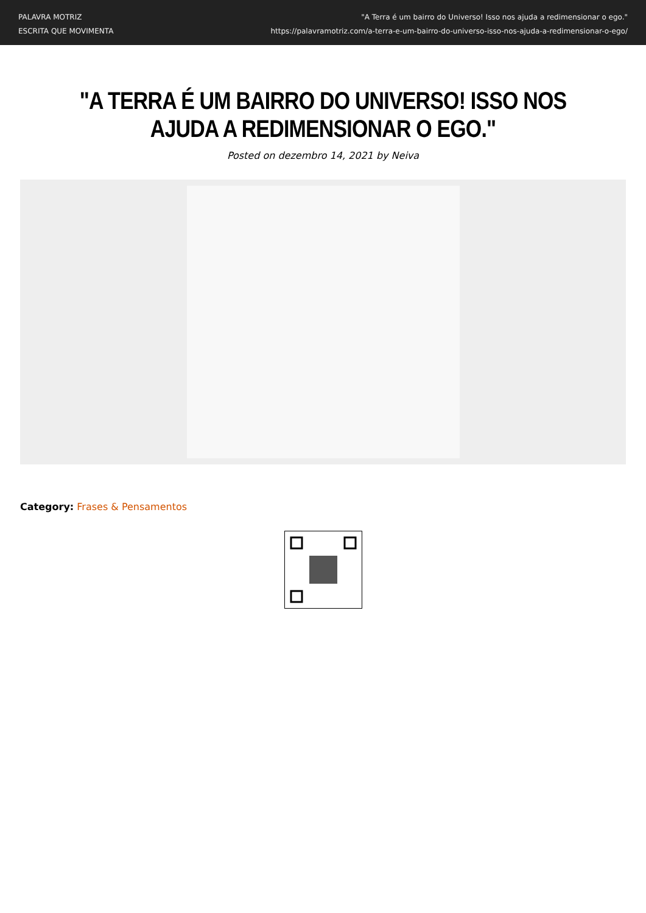PALAVRA MOTRIZ
ESCRITA QUE MOVIMENTA
"A Terra é um bairro do Universo! Isso nos ajuda a redimensionar o ego."
https://palavramotriz.com/a-terra-e-um-bairro-do-universo-isso-nos-ajuda-a-redimensionar-o-ego/
"A TERRA É UM BAIRRO DO UNIVERSO! ISSO NOS AJUDA A REDIMENSIONAR O EGO."
Posted on dezembro 14, 2021 by Neiva
Category: Frases & Pensamentos